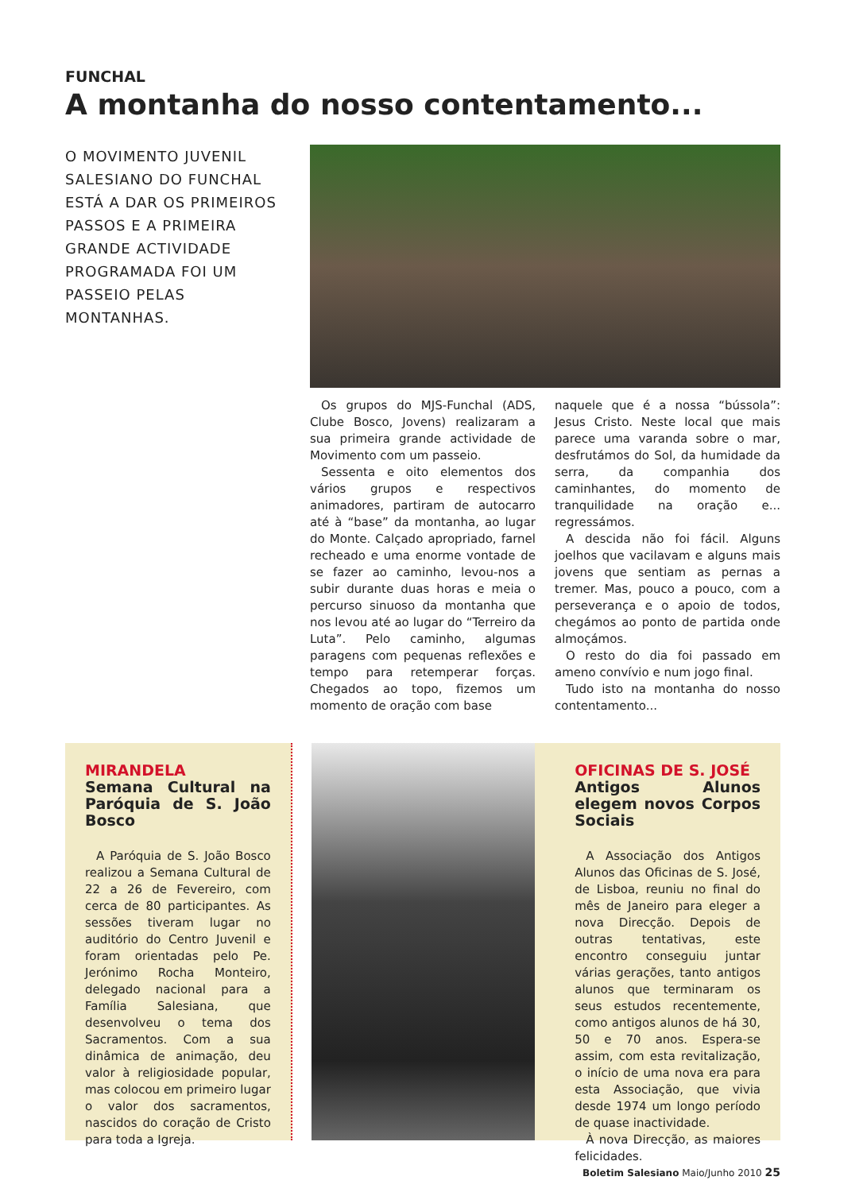FUNCHAL
A montanha do nosso contentamento...
O MOVIMENTO JUVENIL SALESIANO DO FUNCHAL ESTÁ A DAR OS PRIMEIROS PASSOS E A PRIMEIRA GRANDE ACTIVIDADE PROGRAMADA FOI UM PASSEIO PELAS MONTANHAS.
Os grupos do MJS-Funchal (ADS, Clube Bosco, Jovens) realizaram a sua primeira grande actividade de Movimento com um passeio.
Sessenta e oito elementos dos vários grupos e respectivos animadores, partiram de autocarro até à “base” da montanha, ao lugar do Monte. Calçado apropriado, farnel recheado e uma enorme vontade de se fazer ao caminho, levou-nos a subir durante duas horas e meia o percurso sinuoso da montanha que nos levou até ao lugar do “Terreiro da Luta”. Pelo caminho, algumas paragens com pequenas reflexões e tempo para retemperar forças. Chegados ao topo, fizemos um momento de oração com base
naquele que é a nossa “bússola”: Jesus Cristo. Neste local que mais parece uma varanda sobre o mar, desfrutámos do Sol, da humidade da serra, da companhia dos caminhantes, do momento de tranquilidade na oração e... regressámos.
A descida não foi fácil. Alguns joelhos que vacilavam e alguns mais jovens que sentiam as pernas a tremer. Mas, pouco a pouco, com a perseverança e o apoio de todos, chegámos ao ponto de partida onde almoçámos.
O resto do dia foi passado em ameno convívio e num jogo final.
Tudo isto na montanha do nosso contentamento...
MIRANDELA
Semana Cultural na Paróquia de S. João Bosco
A Paróquia de S. João Bosco realizou a Semana Cultural de 22 a 26 de Fevereiro, com cerca de 80 participantes. As sessões tiveram lugar no auditório do Centro Juvenil e foram orientadas pelo Pe. Jerónimo Rocha Monteiro, delegado nacional para a Família Salesiana, que desenvolveu o tema dos Sacramentos. Com a sua dinâmica de animação, deu valor à religiosidade popular, mas colocou em primeiro lugar o valor dos sacramentos, nascidos do coração de Cristo para toda a Igreja.
OFICINAS DE S. JOSÉ
Antigos Alunos elegem novos Corpos Sociais
A Associação dos Antigos Alunos das Oficinas de S. José, de Lisboa, reuniu no final do mês de Janeiro para eleger a nova Direcção. Depois de outras tentativas, este encontro conseguiu juntar várias gerações, tanto antigos alunos que terminaram os seus estudos recentemente, como antigos alunos de há 30, 50 e 70 anos. Espera-se assim, com esta revitalização, o início de uma nova era para esta Associação, que vivia desde 1974 um longo período de quase inactividade.
À nova Direcção, as maiores felicidades.
Boletim Salesiano Maio/Junho 2010 25